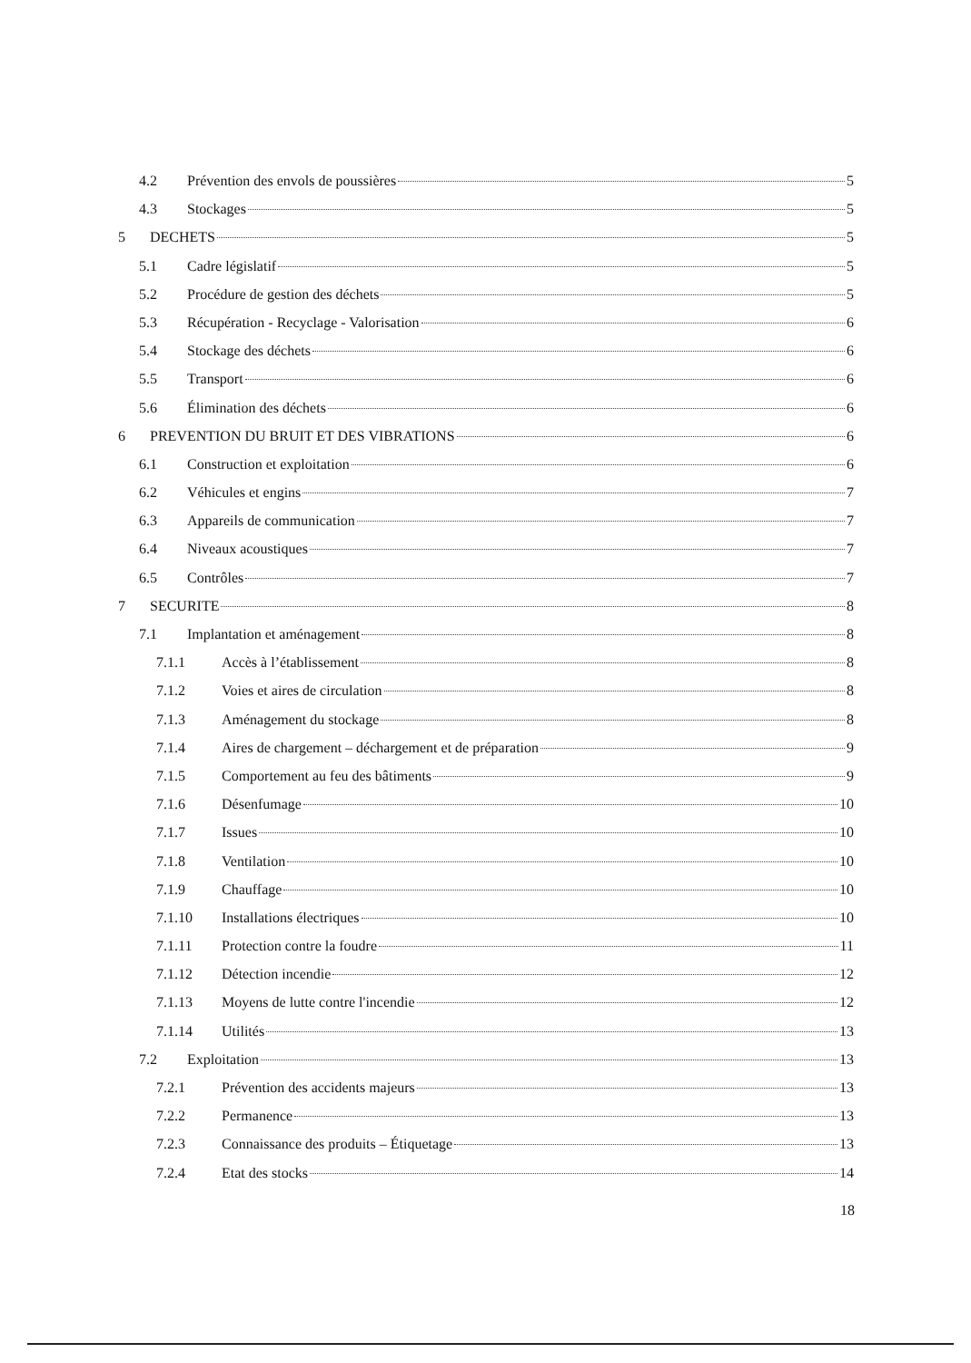4.2 Prévention des envols de poussières 5
4.3 Stockages 5
5 DECHETS 5
5.1 Cadre législatif 5
5.2 Procédure de gestion des déchets 5
5.3 Récupération - Recyclage - Valorisation 6
5.4 Stockage des déchets 6
5.5 Transport 6
5.6 Élimination des déchets 6
6 PREVENTION DU BRUIT ET DES VIBRATIONS 6
6.1 Construction et exploitation 6
6.2 Véhicules et engins 7
6.3 Appareils de communication 7
6.4 Niveaux acoustiques 7
6.5 Contrôles 7
7 SECURITE 8
7.1 Implantation et aménagement 8
7.1.1 Accès à l’établissement 8
7.1.2 Voies et aires de circulation 8
7.1.3 Aménagement du stockage 8
7.1.4 Aires de chargement – déchargement et de préparation 9
7.1.5 Comportement au feu des bâtiments 9
7.1.6 Désenfumage 10
7.1.7 Issues 10
7.1.8 Ventilation 10
7.1.9 Chauffage 10
7.1.10 Installations électriques 10
7.1.11 Protection contre la foudre 11
7.1.12 Détection incendie 12
7.1.13 Moyens de lutte contre l'incendie 12
7.1.14 Utilités 13
7.2 Exploitation 13
7.2.1 Prévention des accidents majeurs 13
7.2.2 Permanence 13
7.2.3 Connaissance des produits – Étiquetage 13
7.2.4 Etat des stocks 14
18